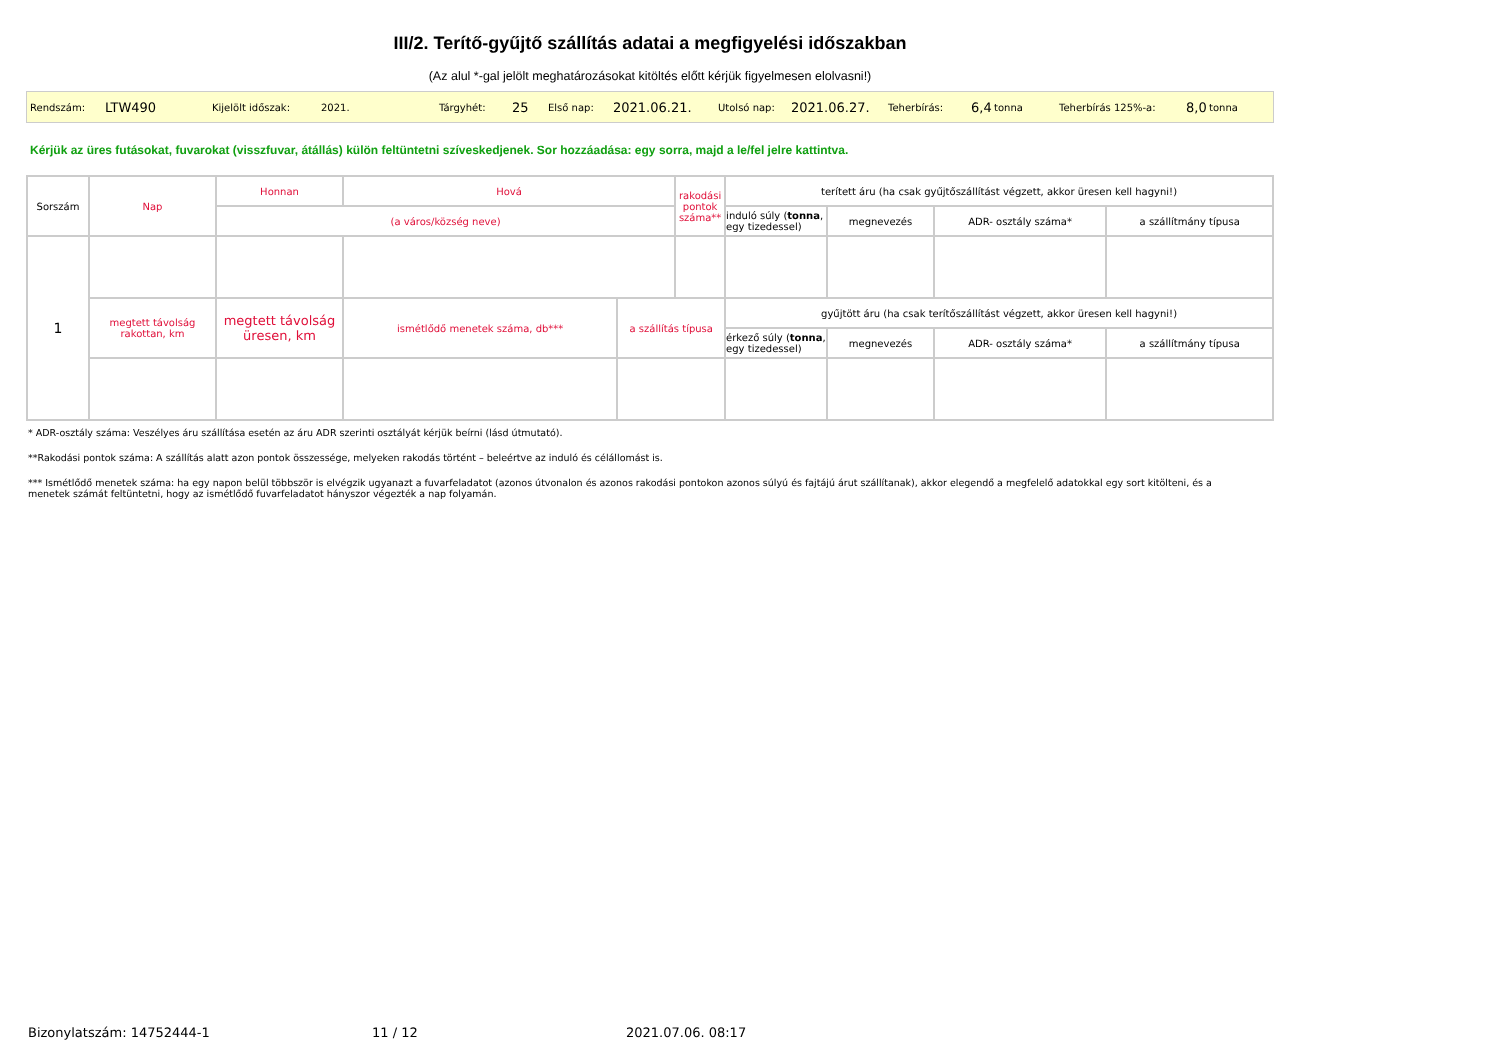III/2. Terítő-gyűjtő szállítás adatai a megfigyelési időszakban
(Az alul *-gal jelölt meghatározásokat kitöltés előtt kérjük figyelmesen elolvasni!)
Rendszám: LTW490 Kijelölt időszak: 2021. Tárgyhét: 25 Első nap: 2021.06.21. Utolsó nap: 2021.06.27. Teherbírás: 6,4 tonna Teherbírás 125%-a: 8,0 tonna
Kérjük az üres futásokat, fuvarokat (visszfuvar, átállás) külön feltüntetni szíveskedjenek. Sor hozzáadása: egy sorra, majd a le/fel jelre kattintva.
| Sorszám | Nap | Honnan | Hová | | rakodási pontok száma** | terített áru (ha csak gyűjtőszállítást végzett, akkor üresen kell hagyni!) | | | |
| | | (a város/község neve) | | | | induló súly ( tonna , egy tizedessel) | megnevezés | ADR- osztály száma* | a szállítmány típusa |
| 1 | | | | | | | | | |
| | megtett távolság rakottan, km | megtett távolság üresen, km | ismétlődő menetek száma, db*** | a szállítás típusa | | gyűjtött áru (ha csak terítőszállítást végzett, akkor üresen kell hagyni!) | | | |
| | | | | | | érkező súly ( tonna , egy tizedessel) | megnevezés | ADR- osztály száma* | a szállítmány típusa |
* ADR-osztály száma: Veszélyes áru szállítása esetén az áru ADR szerinti osztályát kérjük beírni (lásd útmutató).
**Rakodási pontok száma: A szállítás alatt azon pontok összessége, melyeken rakodás történt – beleértve az induló és célállomást is.
*** Ismétlődő menetek száma: ha egy napon belül többször is elvégzik ugyanazt a fuvarfeladatot (azonos útvonalon és azonos rakodási pontokon azonos súlyú és fajtájú árut szállítanak), akkor elegendő a megfelelő adatokkal egy sort kitölteni, és a menetek számát feltüntetni, hogy az ismétlődő fuvarfeladatot hányszor végezték a nap folyamán.
Bizonylatszám: 14752444-1 11 / 12 2021.07.06. 08:17